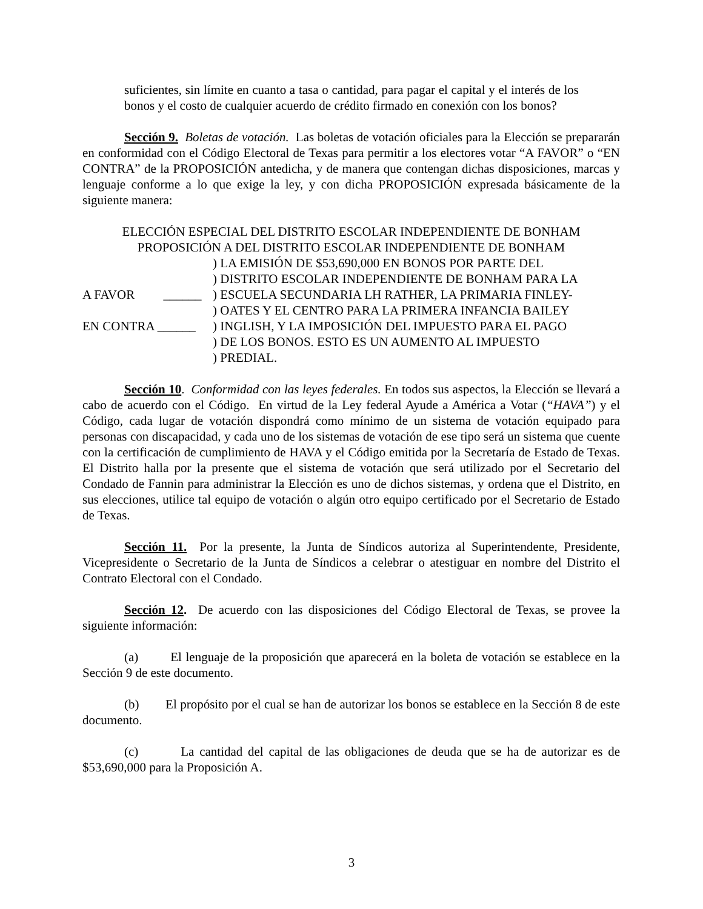suficientes, sin límite en cuanto a tasa o cantidad, para pagar el capital y el interés de los bonos y el costo de cualquier acuerdo de crédito firmado en conexión con los bonos?
Sección 9. Boletas de votación. Las boletas de votación oficiales para la Elección se prepararán en conformidad con el Código Electoral de Texas para permitir a los electores votar “A FAVOR” o “EN CONTRA” de la PROPOSICIÓN antedicha, y de manera que contengan dichas disposiciones, marcas y lenguaje conforme a lo que exige la ley, y con dicha PROPOSICIÓN expresada básicamente de la siguiente manera:
ELECCIÓN ESPECIAL DEL DISTRITO ESCOLAR INDEPENDIENTE DE BONHAM
PROPOSICIÓN A DEL DISTRITO ESCOLAR INDEPENDIENTE DE BONHAM
A FAVOR ______
EN CONTRA ______
) LA EMISIÓN DE $53,690,000 EN BONOS POR PARTE DEL
) DISTRITO ESCOLAR INDEPENDIENTE DE BONHAM PARA LA
) ESCUELA SECUNDARIA LH RATHER, LA PRIMARIA FINLEY-
) OATES Y EL CENTRO PARA LA PRIMERA INFANCIA BAILEY
) INGLISH, Y LA IMPOSICIÓN DEL IMPUESTO PARA EL PAGO
) DE LOS BONOS. ESTO ES UN AUMENTO AL IMPUESTO
) PREDIAL.
Sección 10. Conformidad con las leyes federales. En todos sus aspectos, la Elección se llevará a cabo de acuerdo con el Código. En virtud de la Ley federal Ayude a América a Votar (“HAVA”) y el Código, cada lugar de votación dispondrá como mínimo de un sistema de votación equipado para personas con discapacidad, y cada uno de los sistemas de votación de ese tipo será un sistema que cuente con la certificación de cumplimiento de HAVA y el Código emitida por la Secretaría de Estado de Texas. El Distrito halla por la presente que el sistema de votación que será utilizado por el Secretario del Condado de Fannin para administrar la Elección es uno de dichos sistemas, y ordena que el Distrito, en sus elecciones, utilice tal equipo de votación o algún otro equipo certificado por el Secretario de Estado de Texas.
Sección 11. Por la presente, la Junta de Síndicos autoriza al Superintendente, Presidente, Vicepresidente o Secretario de la Junta de Síndicos a celebrar o atestiguar en nombre del Distrito el Contrato Electoral con el Condado.
Sección 12. De acuerdo con las disposiciones del Código Electoral de Texas, se provee la siguiente información:
(a) El lenguaje de la proposición que aparecerá en la boleta de votación se establece en la Sección 9 de este documento.
(b) El propósito por el cual se han de autorizar los bonos se establece en la Sección 8 de este documento.
(c) La cantidad del capital de las obligaciones de deuda que se ha de autorizar es de $53,690,000 para la Proposición A.
3